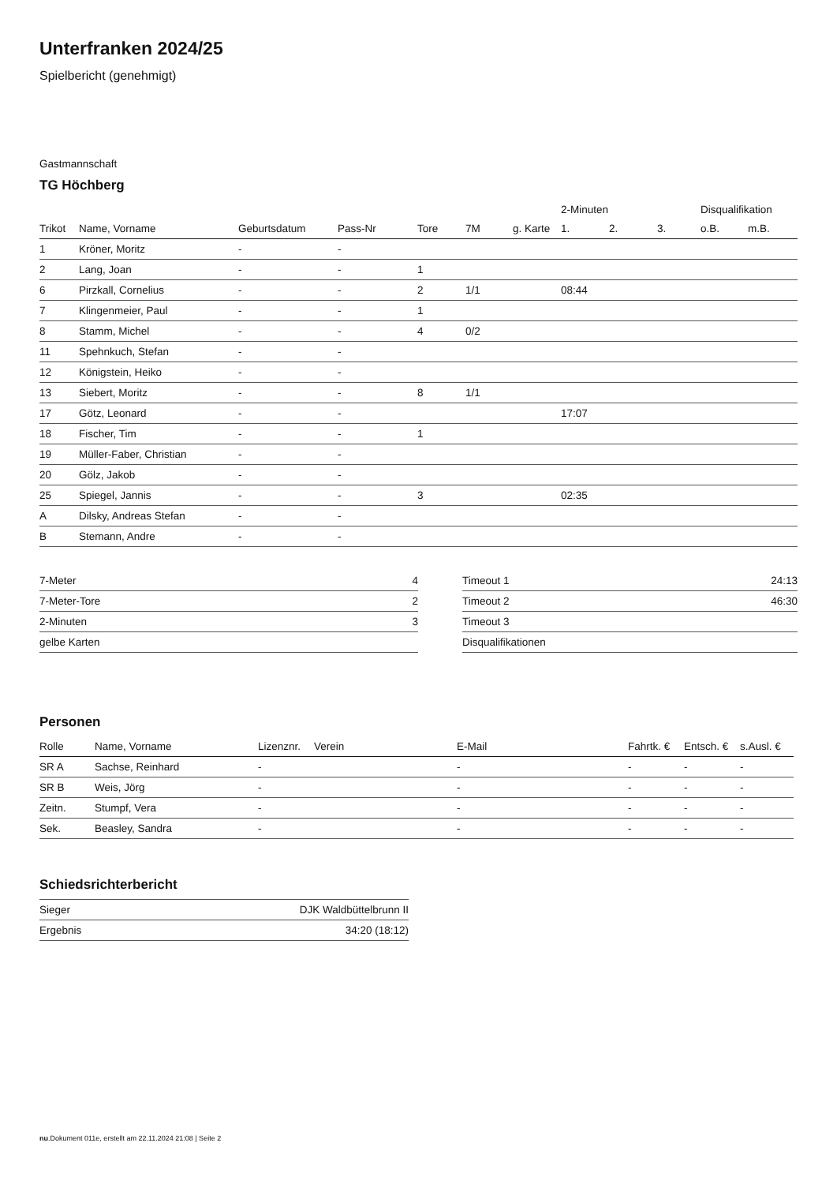Unterfranken 2024/25
Spielbericht (genehmigt)
Gastmannschaft
TG Höchberg
| | | | | | | | 2-Minuten | | | Disqualifikation | |
| --- | --- | --- | --- | --- | --- | --- | --- | --- | --- | --- | --- |
| Trikot | Name, Vorname | Geburtsdatum | Pass-Nr | Tore | 7M | g. Karte | 1. | 2. | 3. | o.B. | m.B. |
| 1 | Kröner, Moritz | - | - | | | | | | | | |
| 2 | Lang, Joan | - | - | 1 | | | | | | | |
| 6 | Pirzkall, Cornelius | - | - | 2 | 1/1 | | 08:44 | | | | |
| 7 | Klingenmeier, Paul | - | - | 1 | | | | | | | |
| 8 | Stamm, Michel | - | - | 4 | 0/2 | | | | | | |
| 11 | Spehnkuch, Stefan | - | - | | | | | | | | |
| 12 | Königstein, Heiko | - | - | | | | | | | | |
| 13 | Siebert, Moritz | - | - | 8 | 1/1 | | | | | | |
| 17 | Götz, Leonard | - | - | | | | 17:07 | | | | |
| 18 | Fischer, Tim | - | - | 1 | | | | | | | |
| 19 | Müller-Faber, Christian | - | - | | | | | | | | |
| 20 | Gölz, Jakob | - | - | | | | | | | | |
| 25 | Spiegel, Jannis | - | - | 3 | | | 02:35 | | | | |
| A | Dilsky, Andreas Stefan | - | - | | | | | | | | |
| B | Stemann, Andre | - | - | | | | | | | | |
| 7-Meter | 4 |
| 7-Meter-Tore | 2 |
| 2-Minuten | 3 |
| gelbe Karten | |
| Timeout 1 | 24:13 |
| Timeout 2 | 46:30 |
| Timeout 3 | |
| Disqualifikationen | |
Personen
| Rolle | Name, Vorname | Lizenznr. | Verein | E-Mail | Fahrtk. € | Entsch. € | s.Ausl. € |
| --- | --- | --- | --- | --- | --- | --- | --- |
| SR A | Sachse, Reinhard | - | | - | - | - | - |
| SR B | Weis, Jörg | - | | - | - | - | - |
| Zeitn. | Stumpf, Vera | - | | - | - | - | - |
| Sek. | Beasley, Sandra | - | | - | - | - | - |
Schiedsrichterbericht
| Sieger | DJK Waldbüttelbrunn II |
| Ergebnis | 34:20 (18:12) |
nu.Dokument 011e, erstellt am 22.11.2024 21:08 | Seite 2